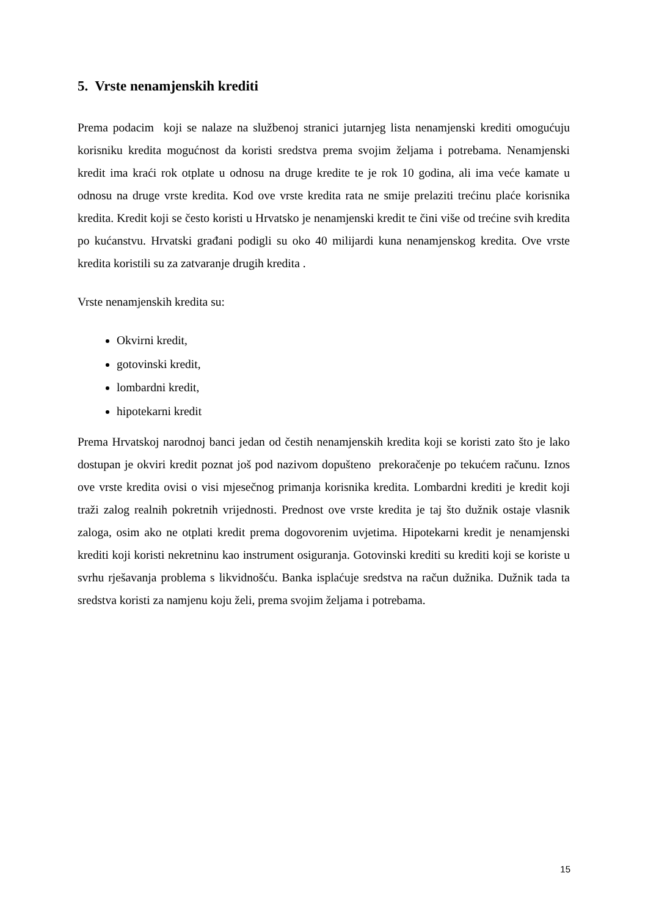5. Vrste nenamjenskih krediti
Prema podacim koji se nalaze na službenoj stranici jutarnjeg lista nenamjenski krediti omogućuju korisniku kredita mogućnost da koristi sredstva prema svojim željama i potrebama. Nenamjenski kredit ima kraći rok otplate u odnosu na druge kredite te je rok 10 godina, ali ima veće kamate u odnosu na druge vrste kredita. Kod ove vrste kredita rata ne smije prelaziti trećinu plaće korisnika kredita. Kredit koji se često koristi u Hrvatsko je nenamjenski kredit te čini više od trećine svih kredita po kućanstvu. Hrvatski građani podigli su oko 40 milijardi kuna nenamjenskog kredita. Ove vrste kredita koristili su za zatvaranje drugih kredita .
Vrste nenamjenskih kredita su:
Okvirni kredit,
gotovinski kredit,
lombardni kredit,
hipotekarni kredit
Prema Hrvatskoj narodnoj banci jedan od čestih nenamjenskih kredita koji se koristi zato što je lako dostupan je okviri kredit poznat još pod nazivom dopušteno prekoračenje po tekućem računu. Iznos ove vrste kredita ovisi o visi mjesečnog primanja korisnika kredita. Lombardni krediti je kredit koji traži zalog realnih pokretnih vrijednosti. Prednost ove vrste kredita je taj što dužnik ostaje vlasnik zaloga, osim ako ne otplati kredit prema dogovorenim uvjetima. Hipotekarni kredit je nenamjenski krediti koji koristi nekretninu kao instrument osiguranja. Gotovinski krediti su krediti koji se koriste u svrhu rješavanja problema s likvidnošću. Banka isplaćuje sredstva na račun dužnika. Dužnik tada ta sredstva koristi za namjenu koju želi, prema svojim željama i potrebama.
15